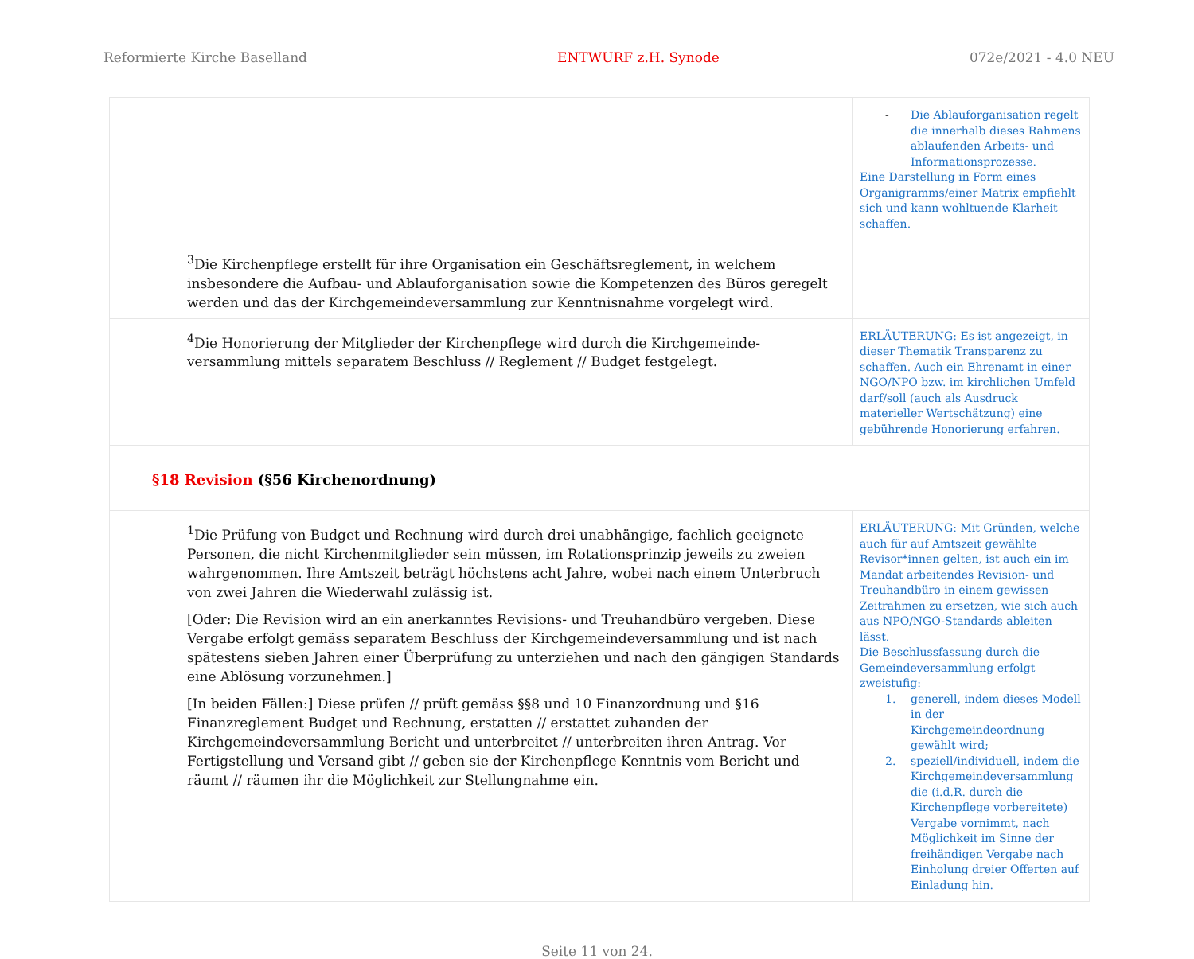Reformierte Kirche Baselland ENTWURF z.H. Synode 072e/2021 - 4.0 NEU
| | - Die Ablauforganisation regelt die innerhalb dieses Rahmens ablaufenden Arbeits- und Informationsprozesse. Eine Darstellung in Form eines Organigramms/einer Matrix empfiehlt sich und kann wohltuende Klarheit schaffen. |
| <sup>3</sup> Die Kirchenpflege erstellt für ihre Organisation ein Geschäftsreglement, in welchem insbesondere die Aufbau- und Ablauforganisation sowie die Kompetenzen des Büros geregelt werden und das der Kirchgemeindeversammlung zur Kenntnisnahme vorgelegt wird. | |
| <sup>4</sup> Die Honorierung der Mitglieder der Kirchenpflege wird durch die Kirchgemeinde-versammlung mittels separatem Beschluss // Reglement // Budget festgelegt. | ERLÄUTERUNG: Es ist angezeigt, in dieser Thematik Transparenz zu schaffen. Auch ein Ehrenamt in einer NGO/NPO bzw. im kirchlichen Umfeld darf/soll (auch als Ausdruck materieller Wertschätzung) eine gebührende Honorierung erfahren. |
| §18 Revision (§56 Kirchenordnung) | |
| <sup>1</sup> Die Prüfung von Budget und Rechnung wird durch drei unabhängige, fachlich geeignete Personen, die nicht Kirchenmitglieder sein müssen, im Rotationsprinzip jeweils zu zweien wahrgenommen. Ihre Amtszeit beträgt höchstens acht Jahre, wobei nach einem Unterbruch von zwei Jahren die Wiederwahl zulässig ist. [Oder: Die Revision wird an ein anerkanntes Revisions- und Treuhandbüro vergeben. Diese Vergabe erfolgt gemäss separatem Beschluss der Kirchgemeindeversammlung und ist nach spätestens sieben Jahren einer Überprüfung zu unterziehen und nach den gängigen Standards eine Ablösung vorzunehmen.] [In beiden Fällen:] Diese prüfen // prüft gemäss §§8 und 10 Finanzordnung und §16 Finanzreglement Budget und Rechnung, erstatten // erstattet zuhanden der Kirchgemeindeversammlung Bericht und unterbreitet // unterbreiten ihren Antrag. Vor Fertigstellung und Versand gibt // geben sie der Kirchenpflege Kenntnis vom Bericht und räumt // räumen ihr die Möglichkeit zur Stellungnahme ein. | ERLÄUTERUNG: Mit Gründen, welche auch für auf Amtszeit gewählte Revisor*innen gelten, ist auch ein im Mandat arbeitendes Revision- und Treuhandbüro in einem gewissen Zeitrahmen zu ersetzen, wie sich auch aus NPO/NGO-Standards ableiten lässt. Die Beschlussfassung durch die Gemeindeversammlung erfolgt zweistufig: 1. generell, indem dieses Modell in der Kirchgemeindeordnung gewählt wird; 2. speziell/individuell, indem die Kirchgemeindeversammlung die (i.d.R. durch die Kirchenpflege vorbereitete) Vergabe vornimmt, nach Möglichkeit im Sinne der freihändigen Vergabe nach Einholung dreier Offerten auf Einladung hin. |
Seite 11 von 24.